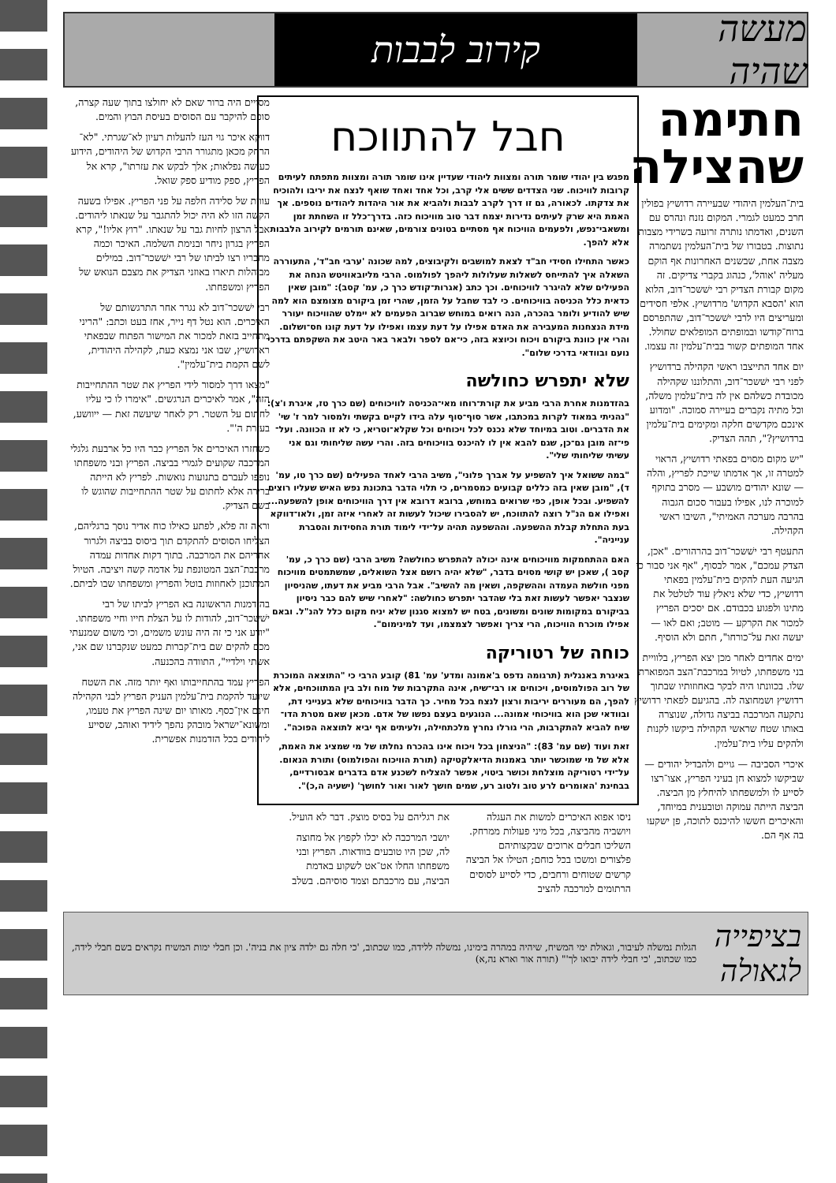מעשה שהיה
קירוב לבבות
חתימה שהצילה
בית־העלמין היהודי שבעיירה רדושיץ בפולין חרב כמעט לגמרי. המקום נזנח ונהרס עם השנים, ואדמתו נותרה זרועה בשרידי מצבות נתוצות. בטבורו של בית־העלמין נשתמרה מצבה אחת, שבשנים האחרונות אף הוקם מעליה 'אוהל', כנהוג בקברי צדיקים. זה מקום קבורת הצדיק רבי ישׁשכר־דוב, הלוא הוא 'הסבא הקדוש' מרדושיץ. אלפי חסידים ומעריצים היו לרבי ישׁשכר־דוב, שהתפרסם ברוח־קודשו ובמופתים המופלאים שחולל. אחד המופתים קשור בבית־עלמין זה עצמו.
יום אחד התייצבו ראשי הקהילה ברדושיץ לפני רבי ישׁשכר־דוב, והתלוננו שקהילה מכובדת כשלהם אין לה בית־עלמין משלה, וכל מתיה נקברים בעיירה סמוכה. "ומדוע אינכם מקדשים חלקה ומקימים בית־עלמין ברדושיץ?", תהה הצדיק.
"יש מקום מסוים בפאתי רדושיץ, הראוי למטרה זו, אך אדמתו שייכת לפריץ, והלה — שונא יהודים מושבע — מסרב בתוקף למוכרה לנו, אפילו בעבור סכום הגבוה בהרבה מערכה האמיתי", השיבו ראשי הקהילה.
התעטף רבי ישׁשכר־דוב בהרהורים. "אכן, הצדק עמכם", אמר לבסוף, "אף אני סבור כי הגיעה העת להקים בית־עלמין בפאתי רדושיץ, כדי שלא ניאלץ עוד לטלטל את מתינו ולפגוע בכבודם. אם יסכים הפריץ למכור את הקרקע — מוטב; ואם לאו — יעשה זאת על־כורחו", חתם ולא הוסיף.
ימים אחדים לאחר מכן יצא הפריץ, בלוויית בני משפחתו, לטיול במרכבת־הצב המפוארת שלו. בכוונתו היה לבקר באחוזותיו שבתוך רדושיץ ושמחוצה לה. בהגיעם לפאתי רדושיץ נתקעה המרכבה בביצה גדולה, שנוצרה באותו שטח שראשי הקהילה ביקשו לקנות ולהקים עליו בית־עלמין.
איכרי הסביבה — גויים ולהבדיל יהודים — שביקשו למצוא חן בעיני הפריץ, אצו־רצו לסייע לו ולמשפחתו להיחלץ מן הביצה. הביצה הייתה עמוקה וטובענית במיוחד, והאיכרים חששו להיכנס לתוכה, פן ישקעו בה אף הם.
חבל להתווכח
מפגש בין יהודי שומר תורה ומצוות ליהודי שעדיין אינו שומר תורה ומצוות מתפתח לעיתים קרובות לוויכוח. שני הצדדים ששים אלי קרב, וכל אחד ואחד שואף לנצח את יריבו ולהוכיח את צדקתו. לכאורה, גם זו דרך לקרב לבבות ולהביא את אור היהדות ליהודים נוספים. אך האמת היא שרק לעיתים נדירות יצמח דבר טוב מוויכוח כזה. בדרך־כלל זו השחתת זמן ומשאבי־נפש, ולפעמים הוויכוח אף מסתיים בטונים צורמים, שאינם תורמים לקירוב הלבבות אלא להפך.
כאשר התחילו חסידי חב"ד לצאת למושבים ולקיבוצים, למה שכונה 'ערבי חב"ד', התעוררה השאלה איך להתייחס לשאלות שעלולות ליהפך לפולמוס. הרבי מליובאוויטש הנחה את הפעילים שלא להיגרר לוויכוחים. וכך כתב (אגרות־קודש כרך כ, עמ' קסב): "מובן שאין כדאית כלל הכניסה בוויכוחים. כי לבד שחבל על הזמן, שהרי זמן ביקורם מצומצם הוא למה שיש להודיע ולומר בהכרה, הנה רואים במוחש שברוב הפעמים לא יימלט שהוויכוח יעורר מידת הנצחנות המעבירה את האדם אפילו על דעת עצמו ואפילו על דעת קונו חס־ושלום. והרי אין כוונת ביקורם ויכוח וכיוצא בזה, כי־אם לספר ולבאר באר היטב את השקפתם בדרכי נועם ובוודאי בדרכי שלום".
שלא יתפרש כחולשה
בהזדמנות אחרת הרבי מביע את קורת־רוחו מאי־הכניסה לוויכוחים (שם כרך טז, איגרת ו'צ): "נהניתי במאוד לקרות במכתבו, אשר סוף־סוף עלה בידו לקיים בקשתי ולמסור למר ז' שי' את הדברים. וטוב במיוחד שלא נכנס לכל ויכוחים וכל שקלא־וטריא, כי לא זו הכוונה. ועל־פי־זה מובן גם־כן, שגם להבא אין לו להיכנס בוויכוחים בזה. והרי עשה שליחותי וגם אני עשיתי שליחותי שלי".
"במה ששואל איך להשפיע על אברך פלוני", משיב הרבי לאחד הפעילים (שם כרך טו, עמ' ד), "מובן שאין בזה כללים קבועים כמסמרים, כי תלוי הדבר בתכונת נפש האיש שעליו רוצים להשפיע. ובכל אופן, כפי שרואים במוחש, ברובא דרובא אין דרך הוויכוחים אופן להשפעה... ואפילו אם הנ"ל רוצה להתווכח, יש להסבירו שיכול לעשות זה לאחרי איזה זמן, ולאו־דווקא בעת התחלת קבלת ההשפעה. וההשפעה תהיה על־ידי לימוד תורת החסידות והסברת ענייניה".
האם ההתחמקות מוויכוחים אינה יכולה להתפרש כחולשה? משיב הרבי (שם כרך כ, עמ' קסב ), שאכן יש קושי מסוים בדבר, "שלא יהיה רושם אצל השואלים, שמשתמטים מוויכוח מפני חולשת העמדה וההשקפה, ושאין מה להשיב". אבל הרבי מביע את דעתו, שהניסיון שנצבר יאפשר לעשות זאת בלי שהדבר יתפרש כחולשה: "לאחרי שיש להם כבר ניסיון בביקורם במקומות שונים ומשונים, בטח יש למצוא סגנון שלא יניח מקום כלל להנ"ל. ובאם אפילו מוכרח הוויכוח, הרי צריך ואפשר לצמצמו, ועד למינימום".
כוחה של רטוריקה
באיגרת באנגלית (תרגומה נדפס ב'אמונה ומדע' עמ' 81) קובע הרבי כי "התוצאה המוכרת של רוב הפולמוסים, ויכוחים או רבי־שיח, אינה התקרבות של מוח ולב בין המתווכחים, אלא להפך, הם מעוררים יריבות ורצון לנצח בכל מחיר. כך הדבר בוויכוחים שלא בענייני דת, ובוודאי שכן הוא בוויכוחי אמונה... הנוגעים בעצם נפשו של אדם. מכאן שאם מטרת הדו־שיח להביא להתקרבות, הרי גורלו נחרץ מלכתחילה, ולעיתים אף יביא לתוצאה הפוכה".
זאת ועוד (שם עמ' 83): "הניצחון בכל ויכוח אינו בהכרח נחלתו של מי שמציג את האמת, אלא של מי שמוכשר יותר באמנות הדיאלקטיקה (תורת הוויכוח והפולמוס) ותורת הנאום. על־ידי רטוריקה מוצלחת וכושר ביטוי, אפשר להצליח לשכנע אדם בדברים אבסורדיים, בבחינת 'האומרים לרע טוב ולטוב רע, שמים חושך לאור ואור לחושך' (ישעיה ה,כ)".
ניסו אפוא האיכרים למשות את העגלה ויושביה מהביצה, בכל מיני פעולות ממרחק. השליכו חבלים ארוכים שבקצותיהם פלצורים ומשכו בכל כוחם; הטילו אל הביצה קרשים שטוחים ורחבים, כדי לסייע לסוסים הרתומים למרכבה להציב
את רגליהם על בסיס מוצק. דבר לא הועיל.
יושבי המרכבה לא יכלו לקפוץ אל מחוצה לה, שכן היו טובעים בוודאות. הפריץ ובני משפחתו החלו אט־אט לשקוע באדמת הביצה, עם מרכבתם וצמד סוסיהם. בשלב
מסויים היה ברור שאם לא יחולצו בתוך שעה קצרה, סופם להיקבר עם הסוסים בעיסת הבוץ והמים.
דווקא איכר גוי העז להעלות רעיון לא־שגרתי. "לא־הרחק מכאן מתגורר הרבי הקדוש של היהודים, הידוע כעושה נפלאות; אלך לבקש את עזרתו", קרא אל הפריץ, ספק מודיע ספק שואל.
עווית של סלידה חלפה על פני הפריץ. אפילו בשעה הקשה הזו לא היה יכול להתגבר על שנאתו ליהודים. אבל הרצון לחיות גבר על שנאתו. "רוץ אליו!", קרא הפריץ בגרון ניחר ובנימת השלמה. האיכר וכמה מחבריו רצו לביתו של רבי ישׁשכר־דוב. במילים מבוהלות תיארו באוזני הצדיק את מצבם הנואש של הפריץ ומשפחתו.
רבי ישׁשכר־דוב לא נגרר אחר התרגשותם של האיכרים. הוא נטל דף נייר, אחז בעט וכתב: "הריני מתחייב בזאת למכור את המישור הפתוח שבפאתי ראדושיץ, שבו אני נמצא כעת, לקהילה היהודית, לשם הקמת בית־עלמין".
"מצאו דרך למסור לידי הפריץ את שטר ההתחייבות הזה", אמר לאיכרים הנרגשים. "אימרו לו כי עליו לחתום על השטר. רק לאחר שיעשה זאת — ייוושע, בעזרת ה'".
כשחזרו האיכרים אל הפריץ כבר היו כל ארבעת גלגלי המרכבה שקועים לגמרי בביצה. הפריץ ובני משפחתו נופפו לעברם בתנועות נואשות. לפריץ לא הייתה ברירה אלא לחתום על שטר ההתחייבות שהוגש לו בשם הצדיק.
וראה זה פלא, לפתע כאילו כוח אדיר נוסך ברגליהם, הצליחו הסוסים להתקדם תוך ביסוס בביצה ולגרור אחריהם את המרכבה. בתוך דקות אחדות עמדה מרכבת־הצב המטונפת על אדמה קשה ויציבה. הטיול המתוכנן לאחוזות בוטל והפריץ ומשפחתו שבו לביתם.
בהזדמנות הראשונה בא הפריץ לביתו של רבי ישׁשכר־דוב, להודות לו על הצלת חייו וחיי משפחתו. "יודע אני כי זה היה עונש משמים, וכי משום שמנעתי מכם להקים שם בית־קברות כמעט שנקברנו שם אני, אשתי וילדיי", התוודה בהכנעה.
הפריץ עמד בהתחייבותו ואף יותר מזה. את השטח שיועד להקמת בית־עלמין העניק הפריץ לבני הקהילה חינם אין־כסף. מאותו יום שינה הפריץ את טעמו, ומשונא־ישראל מובהק נהפך לידיד ואוהב, שסייע ליהודים בכל הזדמנות אפשרית.
בציפייה לגאולה הגלות נמשלה לעיבור, וגאולת ימי המשיח, שיהיה במהרה בימינו, נמשלה ללידה, כמו שכתוב, 'כי חלה גם ילדה ציון את בניה'. וכן חבלי ימות המשיח נקראים בשם חבלי לידה, כמו שכתוב, 'כי חבלי לידה יבואו לך'" (תורה אור וארא נה,א)